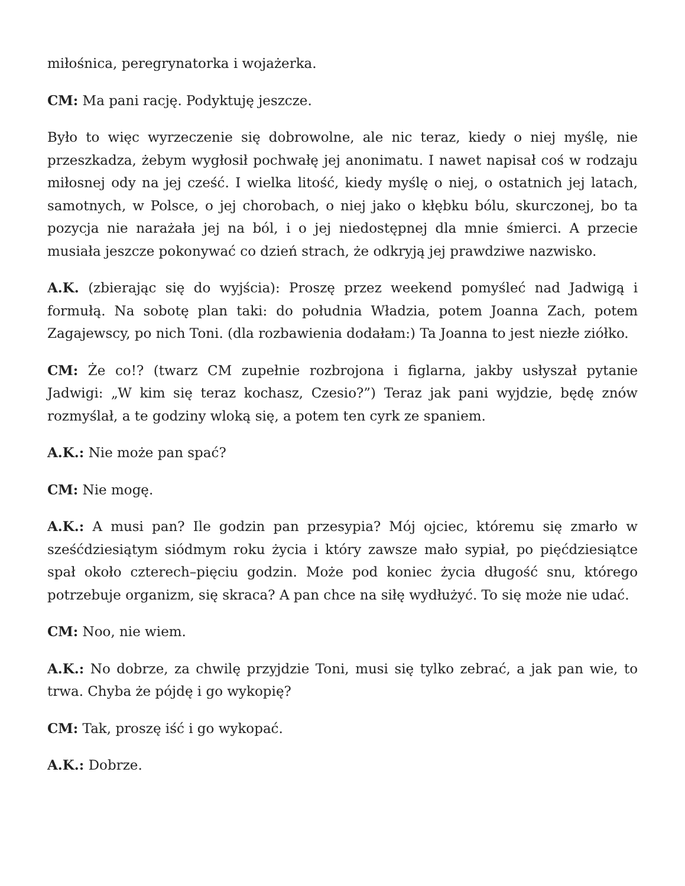miłośnica, peregrynatorka i wojażerka.
CM: Ma pani rację. Podyktuję jeszcze.
Było to więc wyrzeczenie się dobrowolne, ale nic teraz, kiedy o niej myślę, nie przeszkadza, żebym wygłosił pochwałę jej anonimatu. I nawet napisał coś w rodzaju miłosnej ody na jej cześć. I wielka litość, kiedy myślę o niej, o ostatnich jej latach, samotnych, w Polsce, o jej chorobach, o niej jako o kłębku bólu, skurczonej, bo ta pozycja nie narażała jej na ból, i o jej niedostępnej dla mnie śmierci. A przecie musiała jeszcze pokonywać co dzień strach, że odkryją jej prawdziwe nazwisko.
A.K. (zbierając się do wyjścia): Proszę przez weekend pomyśleć nad Jadwigą i formułą. Na sobotę plan taki: do południa Władzia, potem Joanna Zach, potem Zagajewscy, po nich Toni. (dla rozbawienia dodałam:) Ta Joanna to jest niezłe ziółko.
CM: Że co!? (twarz CM zupełnie rozbrojona i figlarna, jakby usłyszał pytanie Jadwigi: „W kim się teraz kochasz, Czesio?”) Teraz jak pani wyjdzie, będę znów rozmyślał, a te godziny wloką się, a potem ten cyrk ze spaniem.
A.K.: Nie może pan spać?
CM: Nie mogę.
A.K.: A musi pan? Ile godzin pan przesypia? Mój ojciec, któremu się zmarło w sześćdziesiątym siódmym roku życia i który zawsze mało sypiał, po pięćdziesiątce spał około czterech–pięciu godzin. Może pod koniec życia długość snu, którego potrzebuje organizm, się skraca? A pan chce na siłę wydłużyć. To się może nie udać.
CM: Noo, nie wiem.
A.K.: No dobrze, za chwilę przyjdzie Toni, musi się tylko zebrać, a jak pan wie, to trwa. Chyba że pójdę i go wykopię?
CM: Tak, proszę iść i go wykopać.
A.K.: Dobrze.